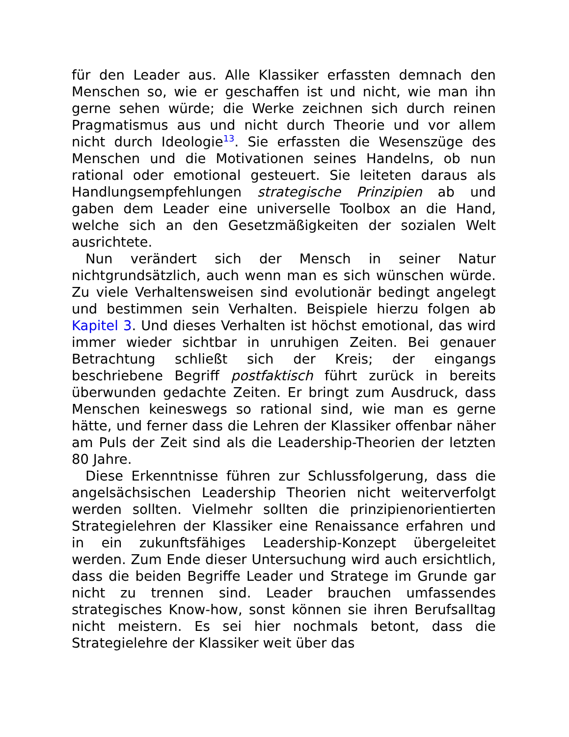für den Leader aus. Alle Klassiker erfassten demnach den Menschen so, wie er geschaffen ist und nicht, wie man ihn gerne sehen würde; die Werke zeichnen sich durch reinen Pragmatismus aus und nicht durch Theorie und vor allem nicht durch Ideologie<sup>13</sup>. Sie erfassten die Wesenszüge des Menschen und die Motivationen seines Handelns, ob nun rational oder emotional gesteuert. Sie leiteten daraus als Handlungsempfehlungen strategische Prinzipien ab und gaben dem Leader eine universelle Toolbox an die Hand, welche sich an den Gesetzmäßigkeiten der sozialen Welt ausrichtete.
Nun verändert sich der Mensch in seiner Natur nichtgrundsätzlich, auch wenn man es sich wünschen würde. Zu viele Verhaltensweisen sind evolutionär bedingt angelegt und bestimmen sein Verhalten. Beispiele hierzu folgen ab Kapitel 3. Und dieses Verhalten ist höchst emotional, das wird immer wieder sichtbar in unruhigen Zeiten. Bei genauer Betrachtung schließt sich der Kreis; der eingangs beschriebene Begriff postfaktisch führt zurück in bereits überwunden gedachte Zeiten. Er bringt zum Ausdruck, dass Menschen keineswegs so rational sind, wie man es gerne hätte, und ferner dass die Lehren der Klassiker offenbar näher am Puls der Zeit sind als die Leadership-Theorien der letzten 80 Jahre.
Diese Erkenntnisse führen zur Schlussfolgerung, dass die angelsächsischen Leadership Theorien nicht weiterverfolgt werden sollten. Vielmehr sollten die prinzipienorientierten Strategielehren der Klassiker eine Renaissance erfahren und in ein zukunftsfähiges Leadership-Konzept übergeleitet werden. Zum Ende dieser Untersuchung wird auch ersichtlich, dass die beiden Begriffe Leader und Stratege im Grunde gar nicht zu trennen sind. Leader brauchen umfassendes strategisches Know-how, sonst können sie ihren Berufsalltag nicht meistern. Es sei hier nochmals betont, dass die Strategielehre der Klassiker weit über das